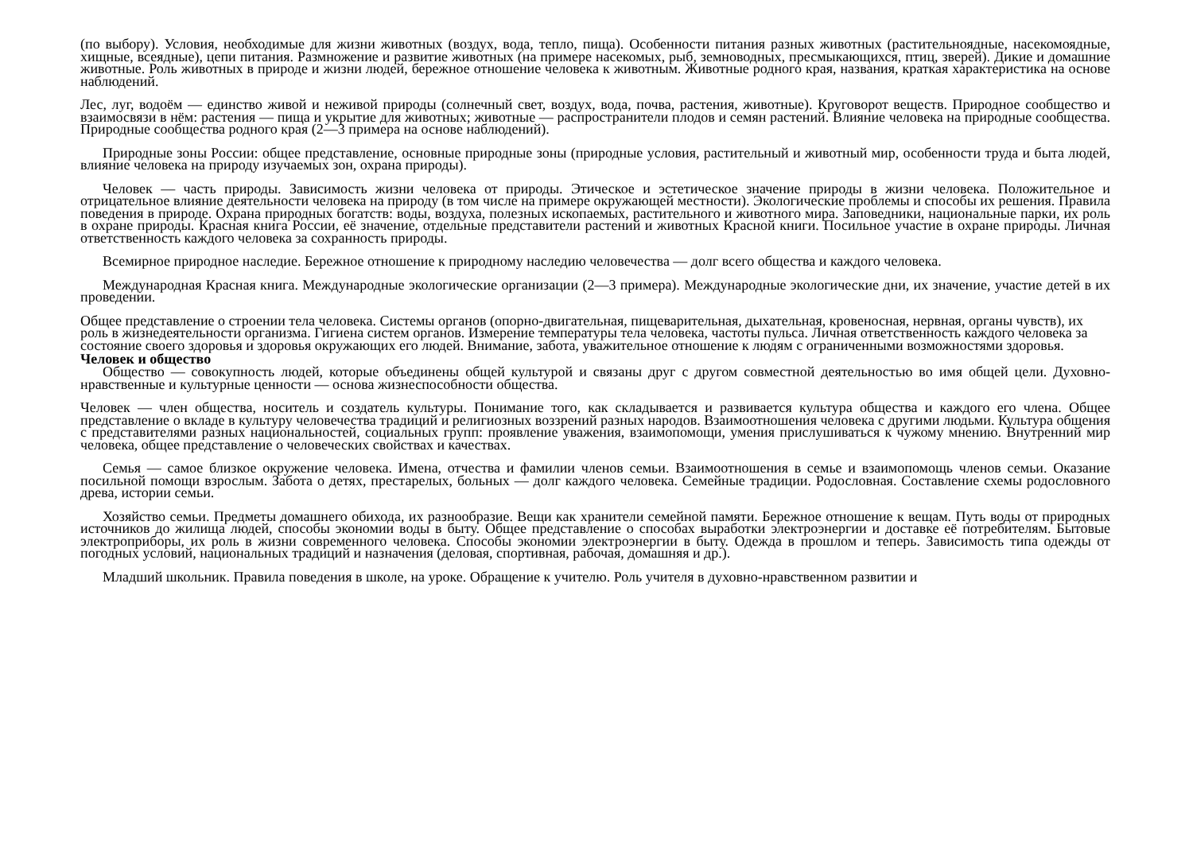(по выбору). Условия, необходимые для жизни животных (воздух, вода, тепло, пища). Особенности питания разных животных (растительноядные, насекомоядные, хищные, всеядные), цепи питания. Размножение и развитие животных (на примере насекомых, рыб, земноводных, пресмыкающихся, птиц, зверей). Дикие и домашние животные. Роль животных в природе и жизни людей, бережное отношение человека к животным. Животные родного края, названия, краткая характеристика на основе наблюдений.
Лес, луг, водоём — единство живой и неживой природы (солнечный свет, воздух, вода, почва, растения, животные). Круговорот веществ. Природное сообщество и взаимосвязи в нём: растения — пища и укрытие для животных; животные — распространители плодов и семян растений. Влияние человека на природные сообщества. Природные сообщества родного края (2—3 примера на основе наблюдений).
Природные зоны России: общее представление, основные природные зоны (природные условия, растительный и животный мир, особенности труда и быта людей, влияние человека на природу изучаемых зон, охрана природы).
Человек — часть природы. Зависимость жизни человека от природы. Этическое и эстетическое значение природы в жизни человека. Положительное и отрицательное влияние деятельности человека на природу (в том числе на примере окружающей местности). Экологические проблемы и способы их решения. Правила поведения в природе. Охрана природных богатств: воды, воздуха, полезных ископаемых, растительного и животного мира. Заповедники, национальные парки, их роль в охране природы. Красная книга России, её значение, отдельные представители растений и животных Красной книги. Посильное участие в охране природы. Личная ответственность каждого человека за сохранность природы.
Всемирное природное наследие. Бережное отношение к природному наследию человечества — долг всего общества и каждого человека.
Международная Красная книга. Международные экологические организации (2—3 примера). Международные экологические дни, их значение, участие детей в их проведении.
Общее представление о строении тела человека. Системы органов (опорно-двигательная, пищеварительная, дыхательная, кровеносная, нервная, органы чувств), их роль в жизнедеятельности организма. Гигиена систем органов. Измерение температуры тела человека, частоты пульса. Личная ответственность каждого человека за состояние своего здоровья и здоровья окружающих его людей. Внимание, забота, уважительное отношение к людям с ограниченными возможностями здоровья.
Человек и общество
Общество — совокупность людей, которые объединены общей культурой и связаны друг с другом совместной деятельностью во имя общей цели. Духовно-нравственные и культурные ценности — основа жизнеспособности общества.
Человек — член общества, носитель и создатель культуры. Понимание того, как складывается и развивается культура общества и каждого его члена. Общее представление о вкладе в культуру человечества традиций и религиозных воззрений разных народов. Взаимоотношения человека с другими людьми. Культура общения с представителями разных национальностей, социальных групп: проявление уважения, взаимопомощи, умения прислушиваться к чужому мнению. Внутренний мир человека, общее представление о человеческих свойствах и качествах.
Семья — самое близкое окружение человека. Имена, отчества и фамилии членов семьи. Взаимоотношения в семье и взаимопомощь членов семьи. Оказание посильной помощи взрослым. Забота о детях, престарелых, больных — долг каждого человека. Семейные традиции. Родословная. Составление схемы родословного древа, истории семьи.
Хозяйство семьи. Предметы домашнего обихода, их разнообразие. Вещи как хранители семейной памяти. Бережное отношение к вещам. Путь воды от природных источников до жилища людей, способы экономии воды в быту. Общее представление о способах выработки электроэнергии и доставке её потребителям. Бытовые электроприборы, их роль в жизни современного человека. Способы экономии электроэнергии в быту. Одежда в прошлом и теперь. Зависимость типа одежды от погодных условий, национальных традиций и назначения (деловая, спортивная, рабочая, домашняя и др.).
Младший школьник. Правила поведения в школе, на уроке. Обращение к учителю. Роль учителя в духовно-нравственном развитии и